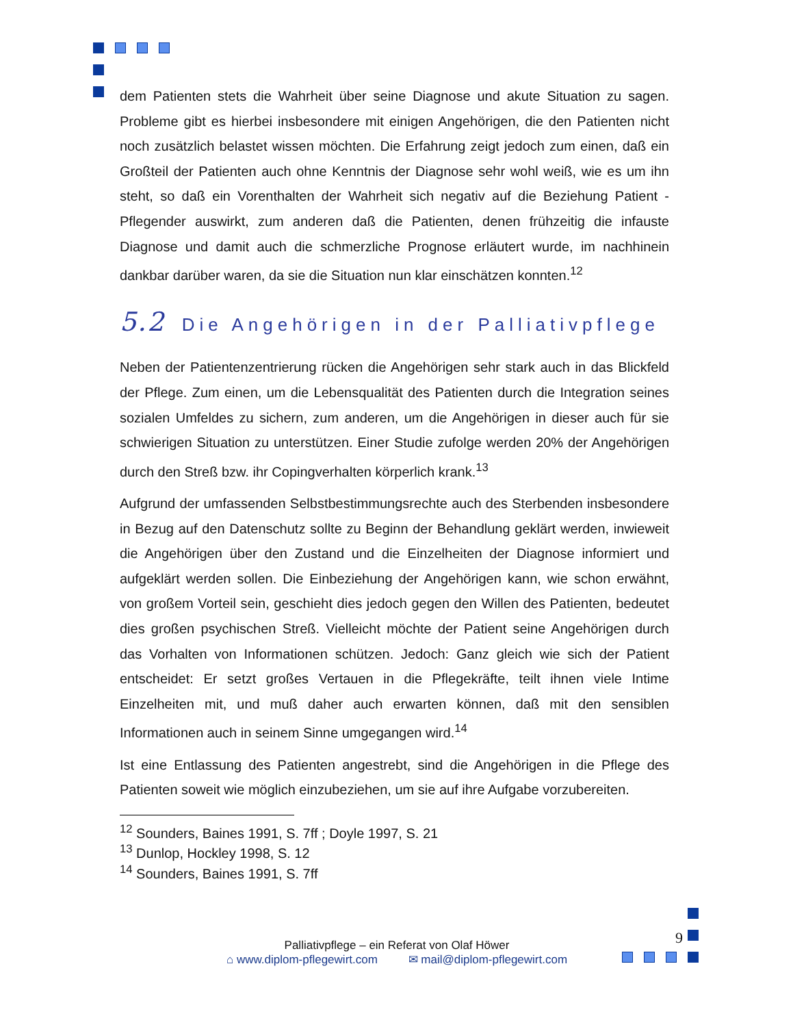dem Patienten stets die Wahrheit über seine Diagnose und akute Situation zu sagen. Probleme gibt es hierbei insbesondere mit einigen Angehörigen, die den Patienten nicht noch zusätzlich belastet wissen möchten. Die Erfahrung zeigt jedoch zum einen, daß ein Großteil der Patienten auch ohne Kenntnis der Diagnose sehr wohl weiß, wie es um ihn steht, so daß ein Vorenthalten der Wahrheit sich negativ auf die Beziehung Patient - Pflegender auswirkt, zum anderen daß die Patienten, denen frühzeitig die infauste Diagnose und damit auch die schmerzliche Prognose erläutert wurde, im nachhinein dankbar darüber waren, da sie die Situation nun klar einschätzen konnten.<sup>12</sup>
5.2 Die Angehörigen in der Palliativpflege
Neben der Patientenzentrierung rücken die Angehörigen sehr stark auch in das Blickfeld der Pflege. Zum einen, um die Lebensqualität des Patienten durch die Integration seines sozialen Umfeldes zu sichern, zum anderen, um die Angehörigen in dieser auch für sie schwierigen Situation zu unterstützen. Einer Studie zufolge werden 20% der Angehörigen durch den Streß bzw. ihr Copingverhalten körperlich krank.<sup>13</sup>
Aufgrund der umfassenden Selbstbestimmungsrechte auch des Sterbenden insbesondere in Bezug auf den Datenschutz sollte zu Beginn der Behandlung geklärt werden, inwieweit die Angehörigen über den Zustand und die Einzelheiten der Diagnose informiert und aufgeklärt werden sollen. Die Einbeziehung der Angehörigen kann, wie schon erwähnt, von großem Vorteil sein, geschieht dies jedoch gegen den Willen des Patienten, bedeutet dies großen psychischen Streß. Vielleicht möchte der Patient seine Angehörigen durch das Vorhalten von Informationen schützen. Jedoch: Ganz gleich wie sich der Patient entscheidet: Er setzt großes Vertauen in die Pflegekräfte, teilt ihnen viele Intime Einzelheiten mit, und muß daher auch erwarten können, daß mit den sensiblen Informationen auch in seinem Sinne umgegangen wird.<sup>14</sup>
Ist eine Entlassung des Patienten angestrebt, sind die Angehörigen in die Pflege des Patienten soweit wie möglich einzubeziehen, um sie auf ihre Aufgabe vorzubereiten.
<sup>12</sup> Sounders, Baines 1991, S. 7ff ; Doyle 1997, S. 21
<sup>13</sup> Dunlop, Hockley 1998, S. 12
<sup>14</sup> Sounders, Baines 1991, S. 7ff
9
Palliativpflege – ein Referat von Olaf Höwer
⌂ www.diplom-pflegewirt.com ✉ mail@diplom-pflegewirt.com